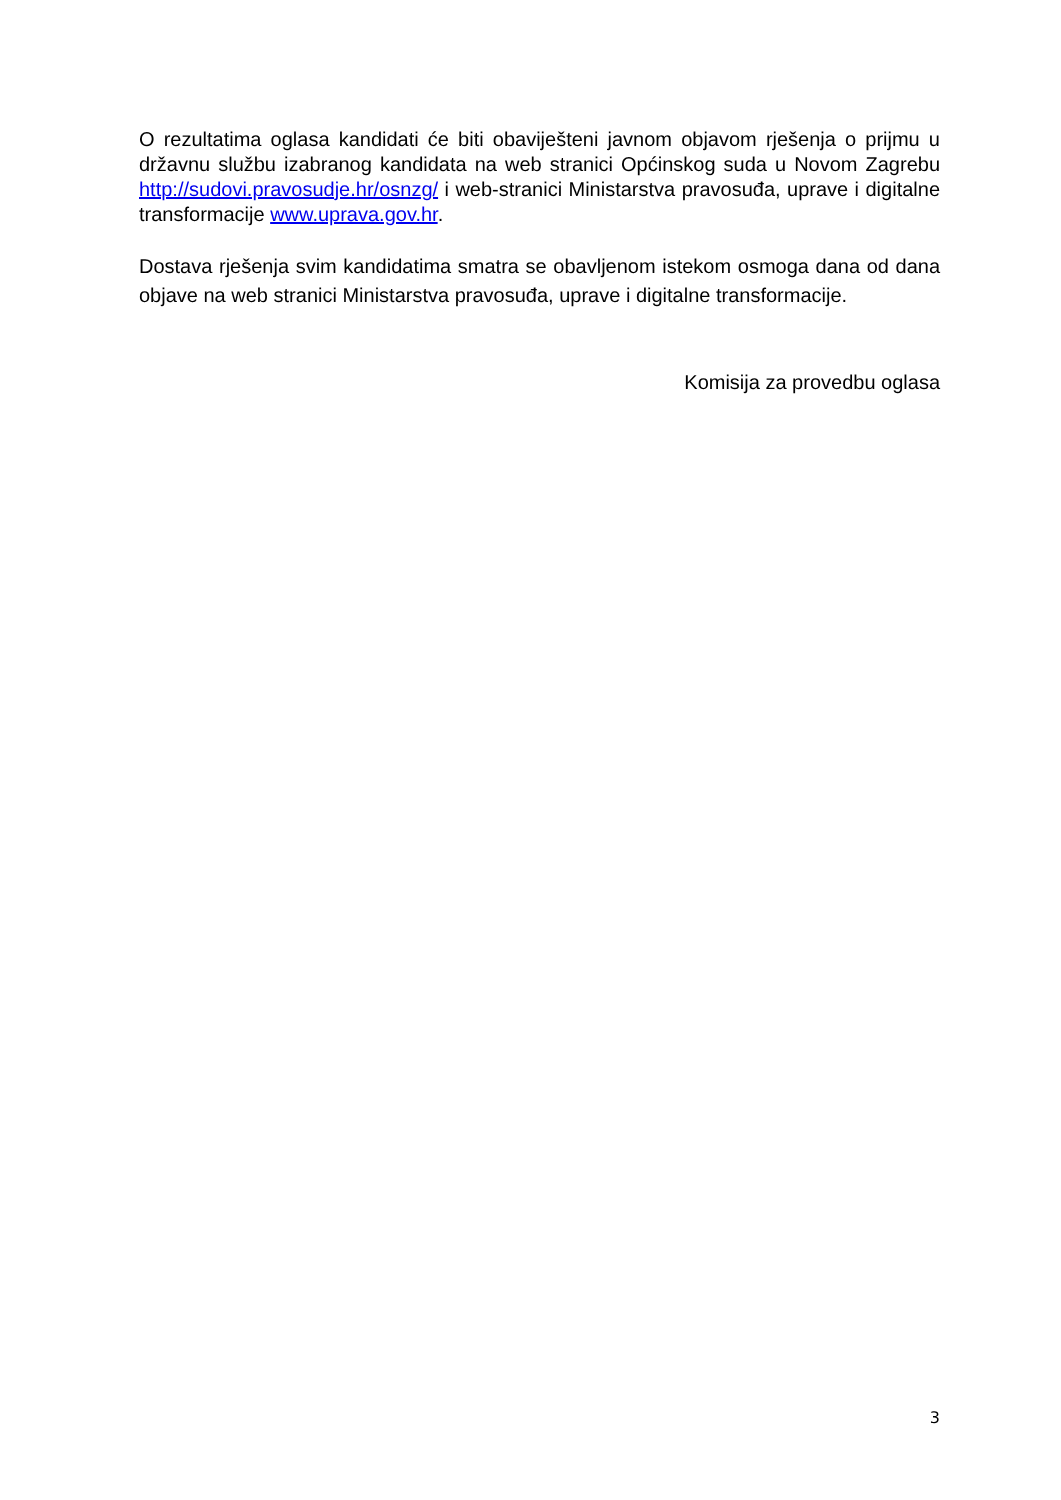O rezultatima oglasa kandidati će biti obaviješteni javnom objavom rješenja o prijmu u državnu službu izabranog kandidata na web stranici Općinskog suda u Novom Zagrebu http://sudovi.pravosudje.hr/osnzg/ i web-stranici Ministarstva pravosuđa, uprave i digitalne transformacije www.uprava.gov.hr.
Dostava rješenja svim kandidatima smatra se obavljenom istekom osmoga dana od dana objave na web stranici Ministarstva pravosuđa, uprave i digitalne transformacije.
Komisija za provedbu oglasa
3